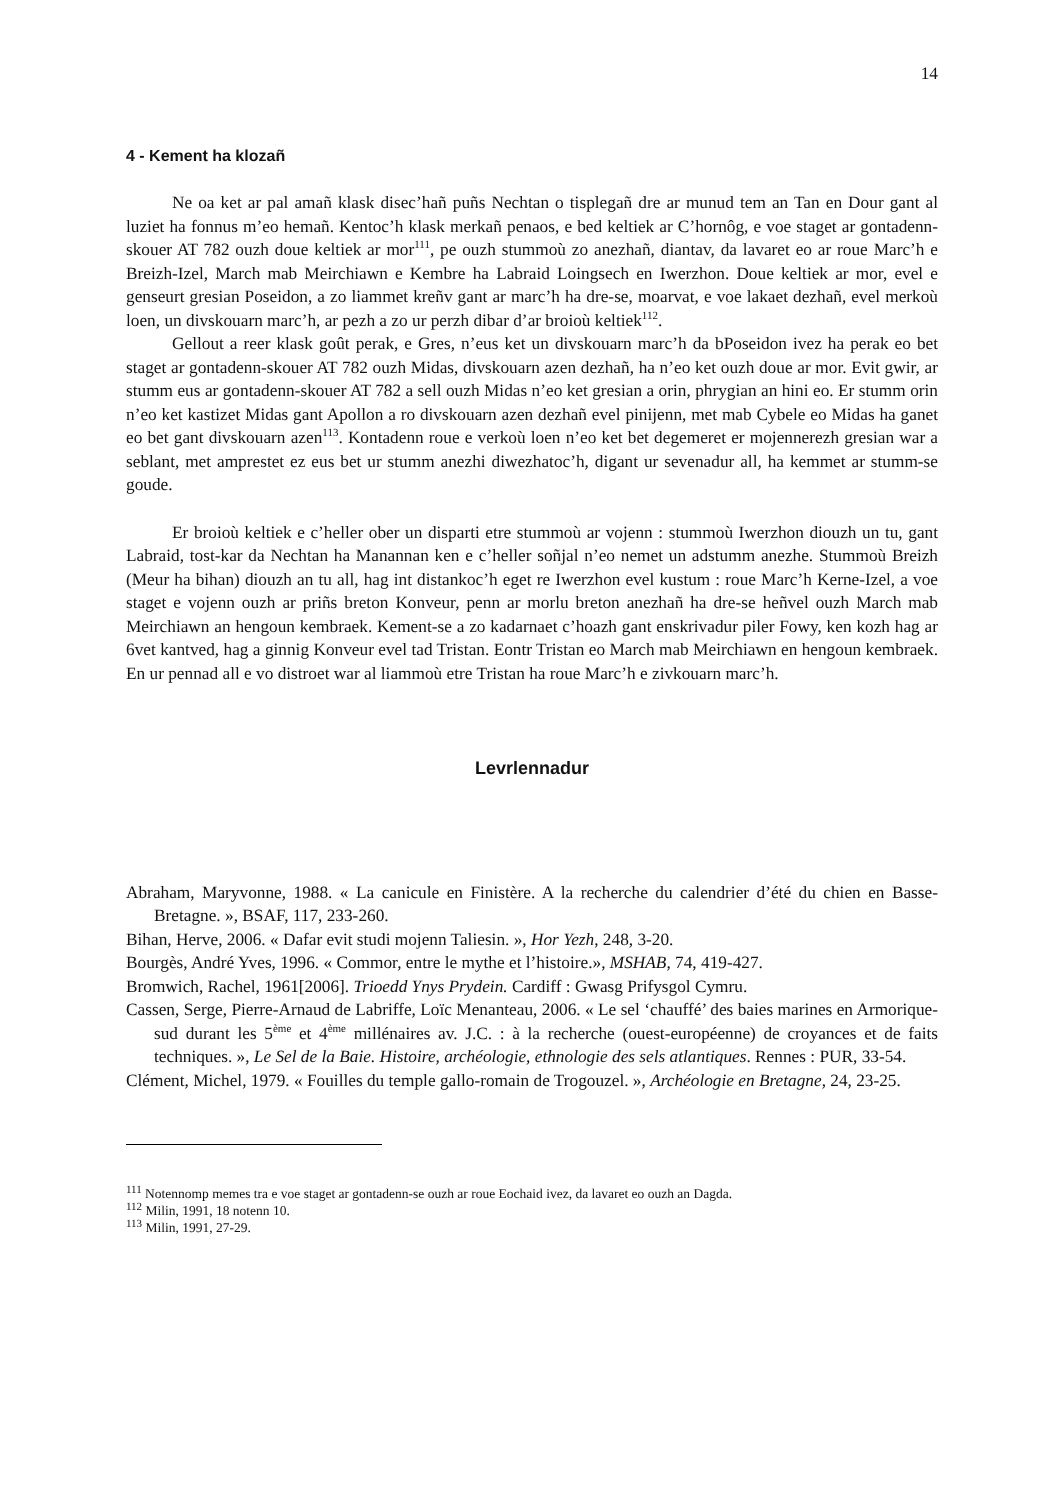14
4 - Kement ha klozañ
Ne oa ket ar pal amañ klask disec’hañ puñs Nechtan o tisplegañ dre ar munud tem an Tan en Dour gant al luziet ha fonnus m’eo hemañ. Kentoc’h klask merkañ penaos, e bed keltiek ar C’hornôg, e voe staget ar gontadenn-skouer AT 782 ouzh doue keltiek ar mor<sup>111</sup>, pe ouzh stummoù zo anezhañ, diantav, da lavaret eo ar roue Marc’h e Breizh-Izel, March mab Meirchiawn e Kembre ha Labraid Loingsech en Iwerzhon. Doue keltiek ar mor, evel e genseurt gresian Poseidon, a zo liammet kreñv gant ar marc’h ha dre-se, moarvat, e voe lakaet dezhañ, evel merkoù loen, un divskouarn marc’h, ar pezh a zo ur perzh dibar d’ar broioù keltiek<sup>112</sup>.
Gellout a reer klask goût perak, e Gres, n’eus ket un divskouarn marc’h da bPoseidon ivez ha perak eo bet staget ar gontadenn-skouer AT 782 ouzh Midas, divskouarn azen dezhañ, ha n’eo ket ouzh doue ar mor. Evit gwir, ar stumm eus ar gontadenn-skouer AT 782 a sell ouzh Midas n’eo ket gresian a orin, phrygian an hini eo. Er stumm orin n’eo ket kastizet Midas gant Apollon a ro divskouarn azen dezhañ evel pinijenn, met mab Cybele eo Midas ha ganet eo bet gant divskouarn azen<sup>113</sup>. Kontadenn roue e verkoù loen n’eo ket bet degemeret er mojennerezh gresian war a seblant, met amprestet ez eus bet ur stumm anezhi diwezhatoc’h, digant ur sevenadur all, ha kemmet ar stumm-se goude.
Er broioù keltiek e c’heller ober un disparti etre stummoù ar vojenn : stummoù Iwerzhon diouzh un tu, gant Labraid, tost-kar da Nechtan ha Manannan ken e c’heller soñjal n’eo nemet un adstumm anezhe. Stummoù Breizh (Meur ha bihan) diouzh an tu all, hag int distankoc’h eget re Iwerzhon evel kustum : roue Marc’h Kerne-Izel, a voe staget e vojenn ouzh ar priñs breton Konveur, penn ar morlu breton anezhañ ha dre-se heñvel ouzh March mab Meirchiawn an hengoun kembraek. Kement-se a zo kadarnaet c’hoazh gant enskrivadur piler Fowy, ken kozh hag ar 6vet kantved, hag a ginnig Konveur evel tad Tristan. Eontr Tristan eo March mab Meirchiawn en hengoun kembraek. En ur pennad all e vo distroet war al liammoù etre Tristan ha roue Marc’h e zivkouarn marc’h.
Levrlennadur
Abraham, Maryvonne, 1988. « La canicule en Finistère. A la recherche du calendrier d’été du chien en Basse-Bretagne. », BSAF, 117, 233-260.
Bihan, Herve, 2006. « Dafar evit studi mojenn Taliesin. », Hor Yezh, 248, 3-20.
Bourgès, André Yves, 1996. « Commor, entre le mythe et l’histoire.», MSHAB, 74, 419-427.
Bromwich, Rachel, 1961[2006]. Trioedd Ynys Prydein. Cardiff : Gwasg Prifysgol Cymru.
Cassen, Serge, Pierre-Arnaud de Labriffe, Loïc Menanteau, 2006. « Le sel ‘chauffé’ des baies marines en Armorique-sud durant les 5<sup>ème</sup> et 4<sup>ème</sup> millénaires av. J.C. : à la recherche (ouest-européenne) de croyances et de faits techniques. », Le Sel de la Baie. Histoire, archéologie, ethnologie des sels atlantiques. Rennes : PUR, 33-54.
Clément, Michel, 1979. « Fouilles du temple gallo-romain de Trogouzel. », Archéologie en Bretagne, 24, 23-25.
<sup>111</sup> Notennomp memes tra e voe staget ar gontadenn-se ouzh ar roue Eochaid ivez, da lavaret eo ouzh an Dagda.
<sup>112</sup> Milin, 1991, 18 notenn 10.
<sup>113</sup> Milin, 1991, 27-29.